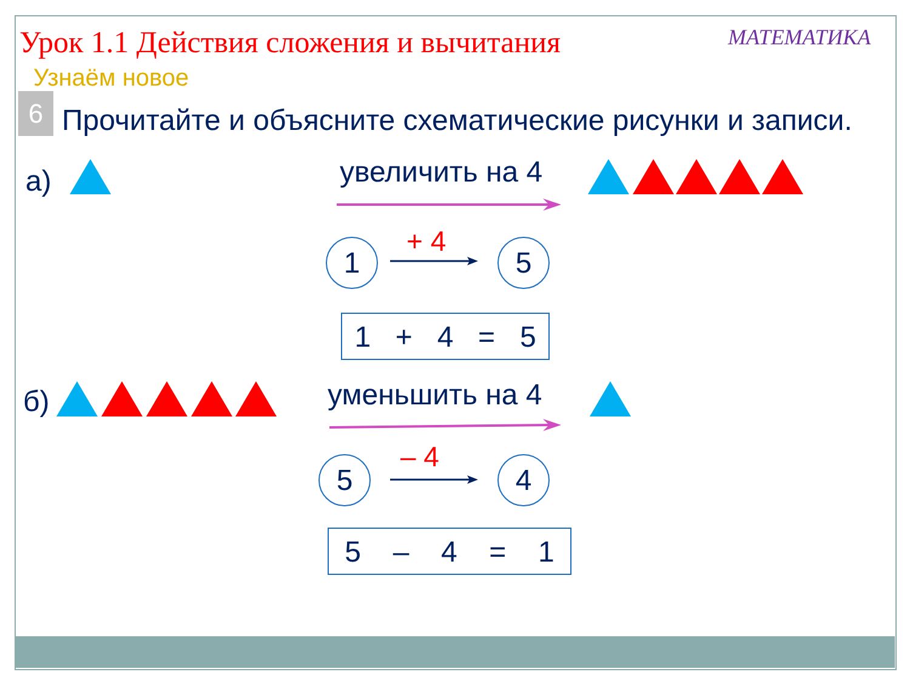Урок 1.1 Действия сложения и вычитания МАТЕМАТИКА
Узнаём новое
6 Прочитайте и объясните схематические рисунки и записи.
а) увеличить на 4
1 + 4 5
1 + 4 = 5
б) уменьшить на 4
5 – 4 4
5 – 4 = 1